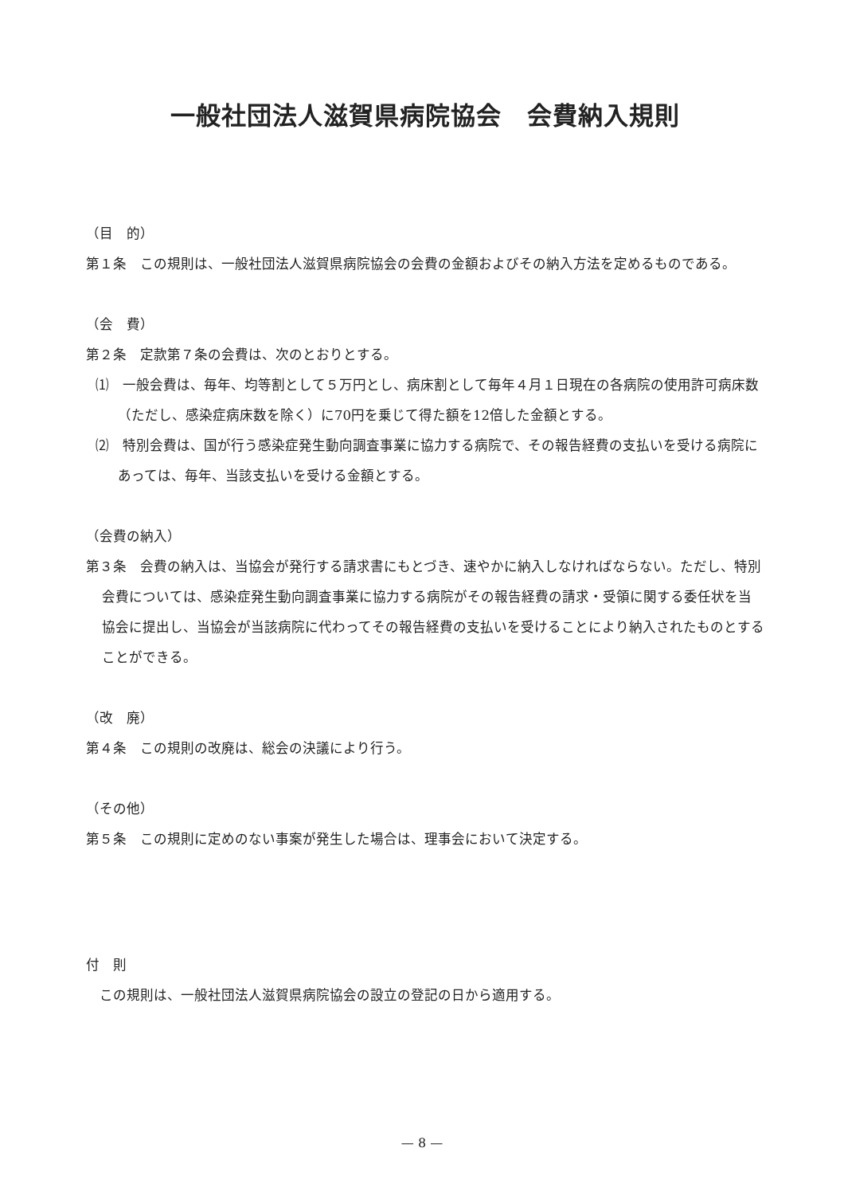一般社団法人滋賀県病院協会　会費納入規則
（目　的）
第１条　この規則は、一般社団法人滋賀県病院協会の会費の金額およびその納入方法を定めるものである。
（会　費）
第２条　定款第７条の会費は、次のとおりとする。
⑴　一般会費は、毎年、均等割として５万円とし、病床割として毎年４月１日現在の各病院の使用許可病床数（ただし、感染症病床数を除く）に70円を乗じて得た額を12倍した金額とする。
⑵　特別会費は、国が行う感染症発生動向調査事業に協力する病院で、その報告経費の支払いを受ける病院にあっては、毎年、当該支払いを受ける金額とする。
（会費の納入）
第３条　会費の納入は、当協会が発行する請求書にもとづき、速やかに納入しなければならない。ただし、特別会費については、感染症発生動向調査事業に協力する病院がその報告経費の請求・受領に関する委任状を当協会に提出し、当協会が当該病院に代わってその報告経費の支払いを受けることにより納入されたものとすることができる。
（改　廃）
第４条　この規則の改廃は、総会の決議により行う。
（その他）
第５条　この規則に定めのない事案が発生した場合は、理事会において決定する。
付　則
　この規則は、一般社団法人滋賀県病院協会の設立の登記の日から適用する。
— 8 —